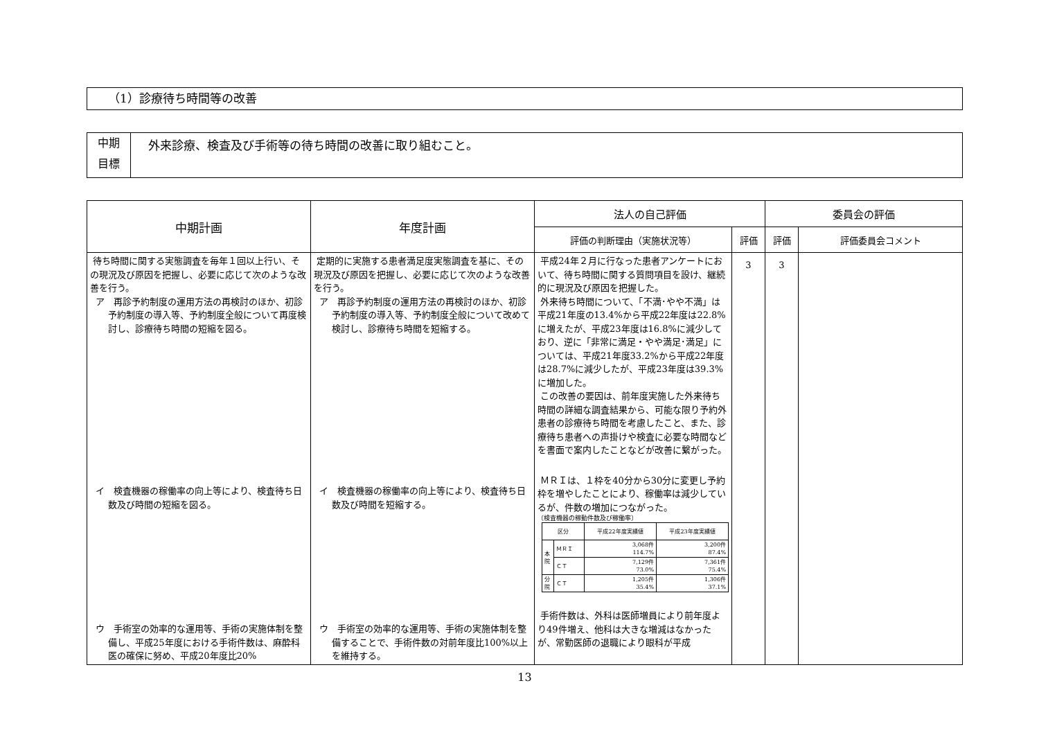（1）診療待ち時間等の改善
中期
目標
外来診療、検査及び手術等の待ち時間の改善に取り組むこと。
| 中期計画 | 年度計画 | 法人の自己評価 | | 委員会の評価 | |
| --- | --- | --- | --- | --- | --- |
| | | 評価の判断理由（実施状況等） | 評価 | 評価 | 評価委員会コメント |
| 待ち時間に関する実態調査を毎年１回以上行い、その現況及び原因を把握し、必要に応じて次のような改善を行う。 ア 再診予約制度の運用方法の再検討のほか、初診予約制度の導入等、予約制度全般について再度検討し、診療待ち時間の短縮を図る。 イ 検査機器の稼働率の向上等により、検査待ち日数及び時間の短縮を図る。 ウ 手術室の効率的な運用等、手術の実施体制を整備し、平成25年度における手術件数は、麻酔科医の確保に努め、平成20年度比20% | 定期的に実施する患者満足度実態調査を基に、その現況及び原因を把握し、必要に応じて次のような改善を行う。 ア 再診予約制度の運用方法の再検討のほか、初診予約制度の導入等、予約制度全般について改めて検討し、診療待ち時間を短縮する。 イ 検査機器の稼働率の向上等により、検査待ち日数及び時間を短縮する。 ウ 手術室の効率的な運用等、手術の実施体制を整備することで、手術件数の対前年度比100%以上を維持する。 | 平成24年２月に行なった患者アンケートにおいて、待ち時間に関する質問項目を設け、継続的に現況及び原因を把握した。 外来待ち時間について、「不満･やや不満」は平成21年度の13.4%から平成22年度は22.8%に増えたが、平成23年度は16.8%に減少しており、逆に「非常に満足・やや満足･満足」については、平成21年度33.2%から平成22年度は28.7%に減少したが、平成23年度は39.3%に増加した。 この改善の要因は、前年度実施した外来待ち時間の詳細な調査結果から、可能な限り予約外患者の診療待ち時間を考慮したこと、また、診療待ち患者への声掛けや検査に必要な時間などを書面で案内したことなどが改善に繋がった。 ＭＲＩは、１枠を40分から30分に変更し予約枠を増やしたことにより、稼働率は減少しているが、件数の増加につながった。 〔検査機器の稼動件数及び稼働率〕 / 区分 / / 平成22年度実績値 / 平成23年度実績値 / / 本 院 / ＭＲＩ / 3,068件 114.7% / 3,200件 87.4% / / / ＣＴ / 7,129件 73.0% / 7,361件 75.4% / / 分 院 / ＣＴ / 1,205件 35.4% / 1,306件 37.1% / 手術件数は、外科は医師増員により前年度より49件増え、他科は大きな増減はなかったが、常勤医師の退職により眼科が平成 | 3 | 3 | |
13